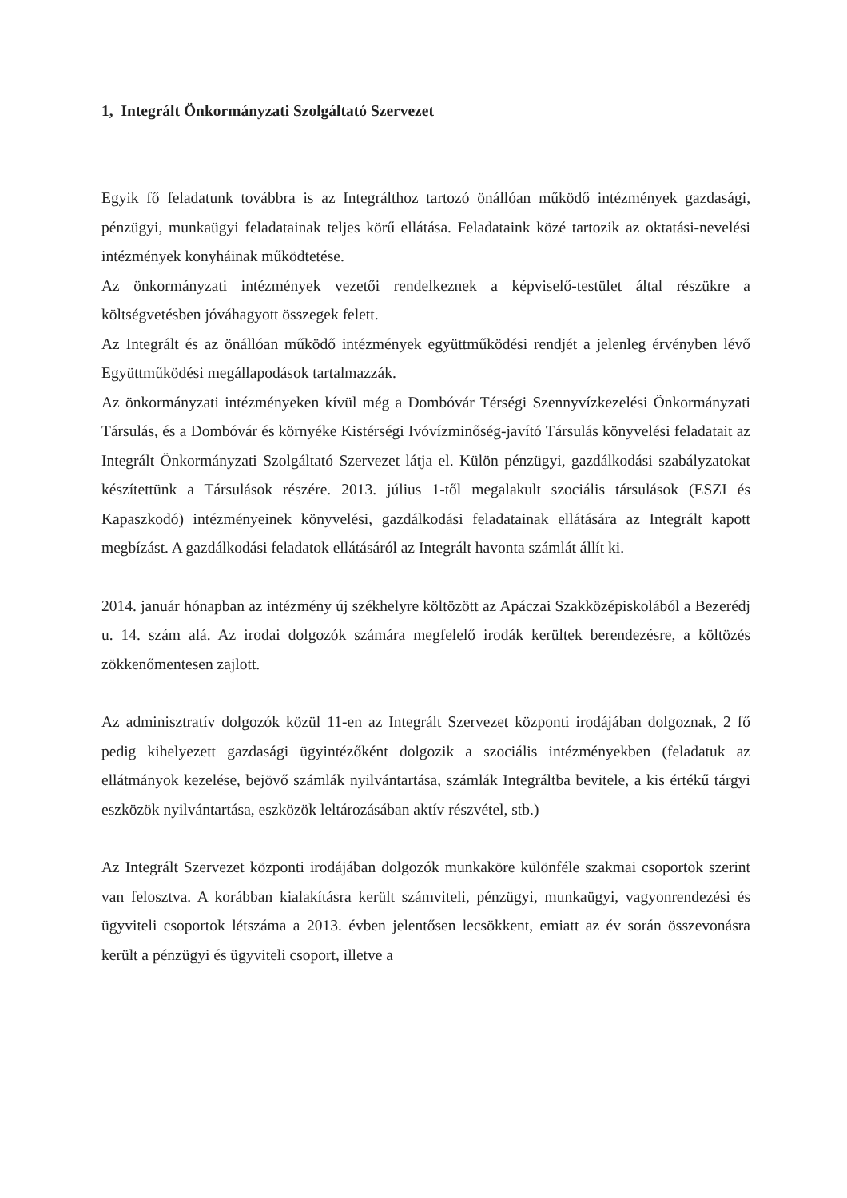1, Integrált Önkormányzati Szolgáltató Szervezet
Egyik fő feladatunk továbbra is az Integrálthoz tartozó önállóan működő intézmények gazdasági, pénzügyi, munkaügyi feladatainak teljes körű ellátása. Feladataink közé tartozik az oktatási-nevelési intézmények konyháinak működtetése.
Az önkormányzati intézmények vezetői rendelkeznek a képviselő-testület által részükre a költségvetésben jóváhagyott összegek felett.
Az Integrált és az önállóan működő intézmények együttműködési rendjét a jelenleg érvényben lévő Együttműködési megállapodások tartalmazzák.
Az önkormányzati intézményeken kívül még a Dombóvár Térségi Szennyvízkezelési Önkormányzati Társulás, és a Dombóvár és környéke Kistérségi Ivóvízminőség-javító Társulás könyvelési feladatait az Integrált Önkormányzati Szolgáltató Szervezet látja el. Külön pénzügyi, gazdálkodási szabályzatokat készítettünk a Társulások részére. 2013. július 1-től megalakult szociális társulások (ESZI és Kapaszkodó) intézményeinek könyvelési, gazdálkodási feladatainak ellátására az Integrált kapott megbízást. A gazdálkodási feladatok ellátásáról az Integrált havonta számlát állít ki.
2014. január hónapban az intézmény új székhelyre költözött az Apáczai Szakközépiskolából a Bezerédj u. 14. szám alá. Az irodai dolgozók számára megfelelő irodák kerültek berendezésre, a költözés zökkenőmentesen zajlott.
Az adminisztratív dolgozók közül 11-en az Integrált Szervezet központi irodájában dolgoznak, 2 fő pedig kihelyezett gazdasági ügyintézőként dolgozik a szociális intézményekben (feladatuk az ellátmányok kezelése, bejövő számlák nyilvántartása, számlák Integráltba bevitele, a kis értékű tárgyi eszközök nyilvántartása, eszközök leltározásában aktív részvétel, stb.)
Az Integrált Szervezet központi irodájában dolgozók munkaköre különféle szakmai csoportok szerint van felosztva. A korábban kialakításra került számviteli, pénzügyi, munkaügyi, vagyonrendezési és ügyviteli csoportok létszáma a 2013. évben jelentősen lecsökkent, emiatt az év során összevonásra került a pénzügyi és ügyviteli csoport, illetve a